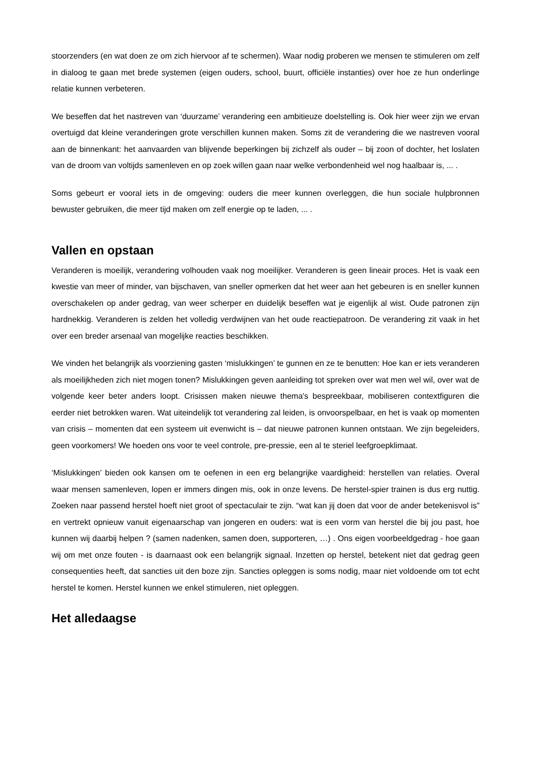stoorzenders (en wat doen ze om zich hiervoor af te schermen). Waar nodig proberen we mensen te stimuleren om zelf in dialoog te gaan met brede systemen (eigen ouders, school, buurt, officiële instanties) over hoe ze hun onderlinge relatie kunnen verbeteren.
We beseffen dat het nastreven van ‘duurzame’ verandering een ambitieuze doelstelling is. Ook hier weer zijn we ervan overtuigd dat kleine veranderingen grote verschillen kunnen maken. Soms zit de verandering die we nastreven vooral aan de binnenkant: het aanvaarden van blijvende beperkingen bij zichzelf als ouder – bij zoon of dochter, het loslaten van de droom van voltijds samenleven en op zoek willen gaan naar welke verbondenheid wel nog haalbaar is, ... .
Soms gebeurt er vooral iets in de omgeving: ouders die meer kunnen overleggen, die hun sociale hulpbronnen bewuster gebruiken, die meer tijd maken om zelf energie op te laden, ... .
Vallen en opstaan
Veranderen is moeilijk, verandering volhouden vaak nog moeilijker. Veranderen is geen lineair proces. Het is vaak een kwestie van meer of minder, van bijschaven, van sneller opmerken dat het weer aan het gebeuren is en sneller kunnen overschakelen op ander gedrag, van weer scherper en duidelijk beseffen wat je eigenlijk al wist. Oude patronen zijn hardnekkig. Veranderen is zelden het volledig verdwijnen van het oude reactiepatroon. De verandering zit vaak in het over een breder arsenaal van mogelijke reacties beschikken.
We vinden het belangrijk als voorziening gasten ‘mislukkingen’ te gunnen en ze te benutten: Hoe kan er iets veranderen als moeilijkheden zich niet mogen tonen? Mislukkingen geven aanleiding tot spreken over wat men wel wil, over wat de volgende keer beter anders loopt. Crisissen maken nieuwe thema's bespreekbaar, mobiliseren contextfiguren die eerder niet betrokken waren. Wat uiteindelijk tot verandering zal leiden, is onvoorspelbaar, en het is vaak op momenten van crisis – momenten dat een systeem uit evenwicht is – dat nieuwe patronen kunnen ontstaan. We zijn begeleiders, geen voorkomers! We hoeden ons voor te veel controle, pre-pressie, een al te steriel leefgroepklimaat.
‘Mislukkingen’ bieden ook kansen om te oefenen in een erg belangrijke vaardigheid: herstellen van relaties. Overal waar mensen samenleven, lopen er immers dingen mis, ook in onze levens. De herstel-spier trainen is dus erg nuttig. Zoeken naar passend herstel hoeft niet groot of spectaculair te zijn. “wat kan jij doen dat voor de ander betekenisvol is” en vertrekt opnieuw vanuit eigenaarschap van jongeren en ouders: wat is een vorm van herstel die bij jou past, hoe kunnen wij daarbij helpen ? (samen nadenken, samen doen, supporteren, …) . Ons eigen voorbeeldgedrag - hoe gaan wij om met onze fouten - is daarnaast ook een belangrijk signaal. Inzetten op herstel, betekent niet dat gedrag geen consequenties heeft, dat sancties uit den boze zijn. Sancties opleggen is soms nodig, maar niet voldoende om tot echt herstel te komen. Herstel kunnen we enkel stimuleren, niet opleggen.
Het alledaagse